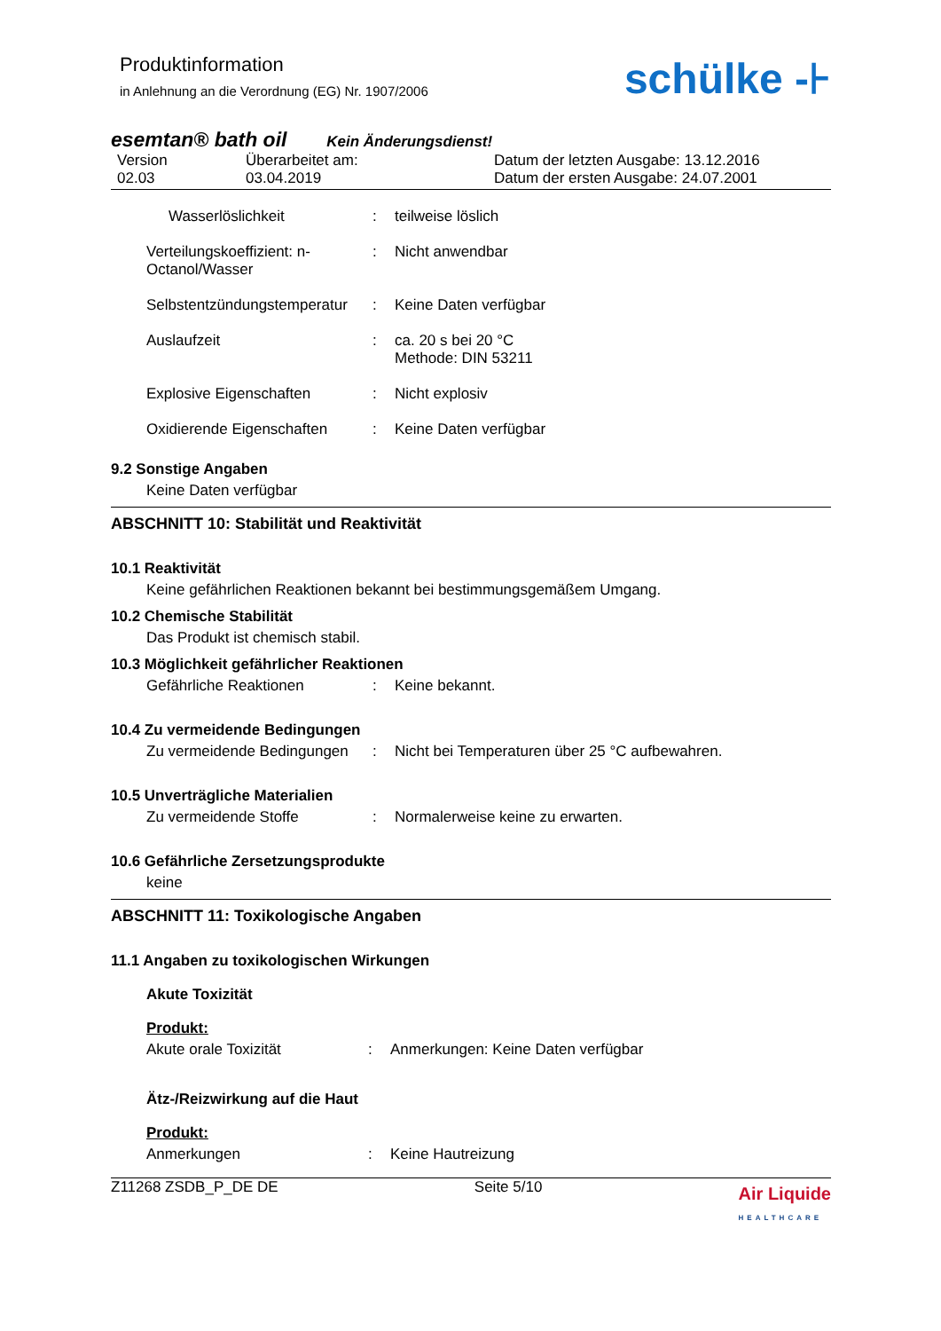Produktinformation
in Anlehnung an die Verordnung (EG) Nr. 1907/2006
schülke -⊦
esemtan® bath oil Kein Änderungsdienst!
Version
02.03
Überarbeitet am:
03.04.2019
Datum der letzten Ausgabe: 13.12.2016
Datum der ersten Ausgabe: 24.07.2001
Wasserlöslichkeit : teilweise löslich
Verteilungskoeffizient: n-Octanol/Wasser
: Nicht anwendbar
Selbstentzündungstemperatur
: Keine Daten verfügbar
Auslaufzeit : ca. 20 s bei 20 °C
Methode: DIN 53211
Explosive Eigenschaften : Nicht explosiv
Oxidierende Eigenschaften : Keine Daten verfügbar
9.2 Sonstige Angaben
Keine Daten verfügbar
ABSCHNITT 10: Stabilität und Reaktivität
10.1 Reaktivität
Keine gefährlichen Reaktionen bekannt bei bestimmungsgemäßem Umgang.
10.2 Chemische Stabilität
Das Produkt ist chemisch stabil.
10.3 Möglichkeit gefährlicher Reaktionen
Gefährliche Reaktionen : Keine bekannt.
10.4 Zu vermeidende Bedingungen
Zu vermeidende Bedingungen
: Nicht bei Temperaturen über 25 °C aufbewahren.
10.5 Unverträgliche Materialien
Zu vermeidende Stoffe : Normalerweise keine zu erwarten.
10.6 Gefährliche Zersetzungsprodukte
keine
ABSCHNITT 11: Toxikologische Angaben
11.1 Angaben zu toxikologischen Wirkungen
Akute Toxizität
Produkt:
Akute orale Toxizität : Anmerkungen: Keine Daten verfügbar
Ätz-/Reizwirkung auf die Haut
Produkt:
Anmerkungen : Keine Hautreizung
Z11268 ZSDB_P_DE DE Seite 5/10 Air Liquide
HEALTHCARE